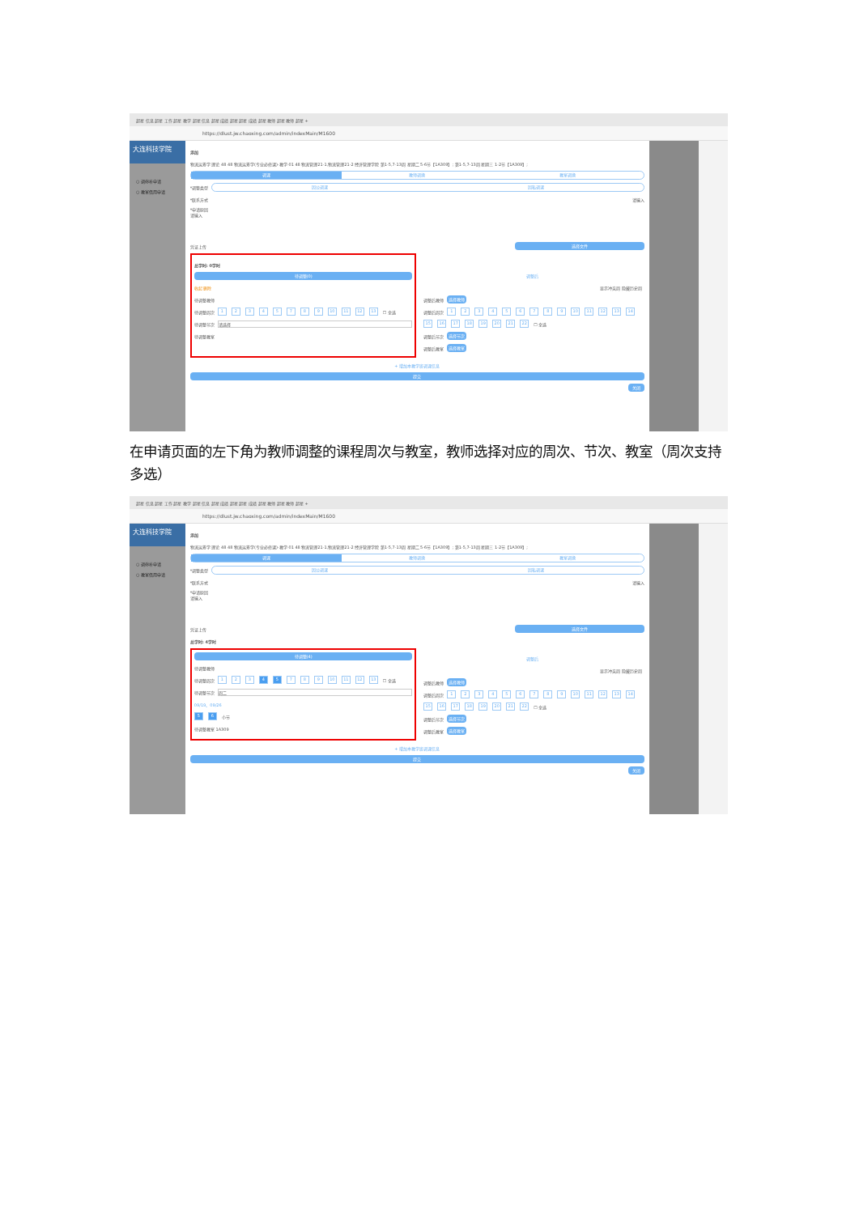超星 信息 超星 工作 超星 教学 超星 信息 超星 成绩 超星 超星 成绩 超星 教师 超星 教师 超星 +
https://dlust.jw.chaoxing.com/admin/indexMain/M1600
大连科技学院
○ 调停补申请
○ 教室借用申请
添加
物流运筹学 理论 48 48 物流运筹学(专业必修课)-教学-01 48 物流管理21-1,物流管理21-2 经济管理学院 第1-5,7-13周 星期二 5-6节【1A309】; 第1-5,7-13周 星期三 1-2节【1A309】;
调课 教师调换 教室调换
*调整类型
因公调课 因私调课
*联系方式 请输入
*申请原因
请输入
凭证上传 选择文件
总学时: 0学时
待调整(0)
收起 删除
待调整教师
待调整周次 12345789 10 11 12 13 ☐ 全选
待调整节次 请选择
待调整教室
调整后
显示冲突周 隐藏历史周
调整后教师 选择教师
调整后周次 123456789 10 11 12 13 14
15 16 17 18 19 20 21 22 ☐ 全选
调整后节次 选择节次
调整后教室 选择教室
+ 增加本教学班调课信息
提交
关闭
在申请页面的左下角为教师调整的课程周次与教室，教师选择对应的周次、节次、教室（周次支持多选）
超星 信息 超星 工作 超星 教学 超星 信息 超星 成绩 超星 超星 成绩 超星 教师 超星 教师 超星 +
https://dlust.jw.chaoxing.com/admin/indexMain/M1600
大连科技学院
○ 调停补申请
○ 教室借用申请
添加
物流运筹学 理论 48 48 物流运筹学(专业必修课)-教学-01 48 物流管理21-1,物流管理21-2 经济管理学院 第1-5,7-13周 星期二 5-6节【1A309】; 第1-5,7-13周 星期三 1-2节【1A309】;
调课 教师调换 教室调换
*调整类型
因公调课 因私调课
*联系方式 请输入
*申请原因
请输入
凭证上传 选择文件
总学时: 4学时
待调整(4)
待调整教师
待调整周次 123 4 5 789 10 11 12 13 ☐ 全选
待调整节次 周二
09/19、09/26
5 6 小节
待调整教室 1A309
调整后
显示冲突周 隐藏历史周
调整后教师 选择教师
调整后周次 123456789 10 11 12 13 14
15 16 17 18 19 20 21 22 ☐ 全选
调整后节次 选择节次
调整后教室 选择教室
+ 增加本教学班调课信息
提交
关闭